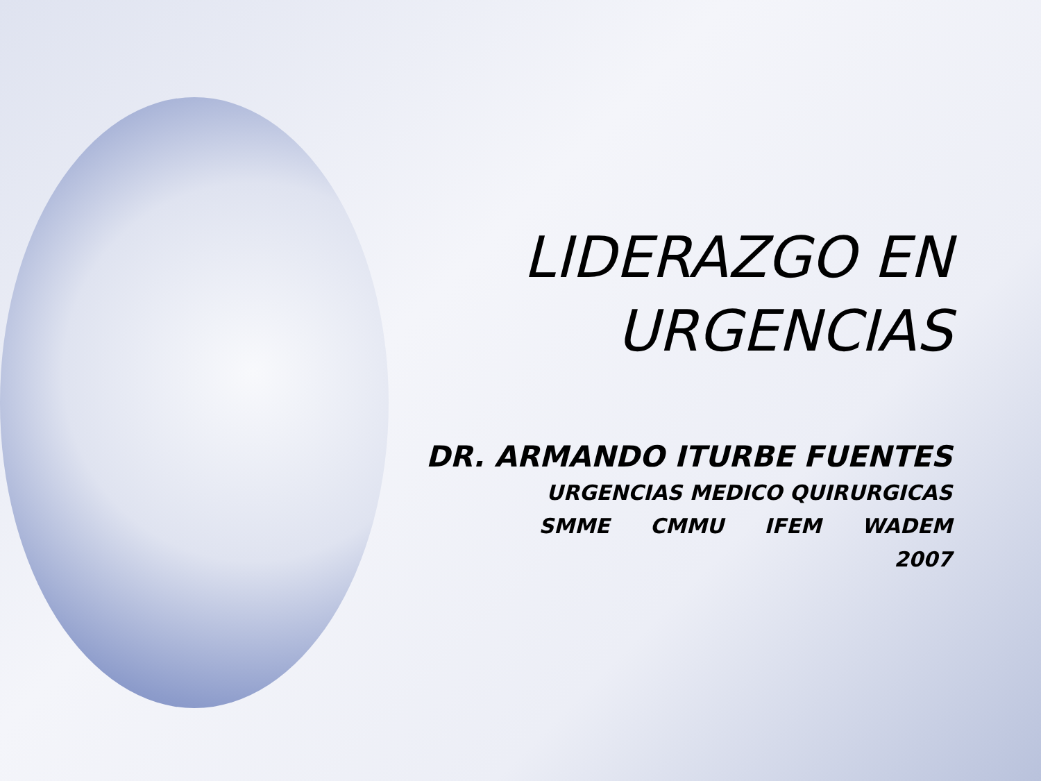LIDERAZGO EN
URGENCIAS
DR. ARMANDO ITURBE FUENTES
URGENCIAS MEDICO QUIRURGICAS
SMME CMMU IFEM WADEM
2007